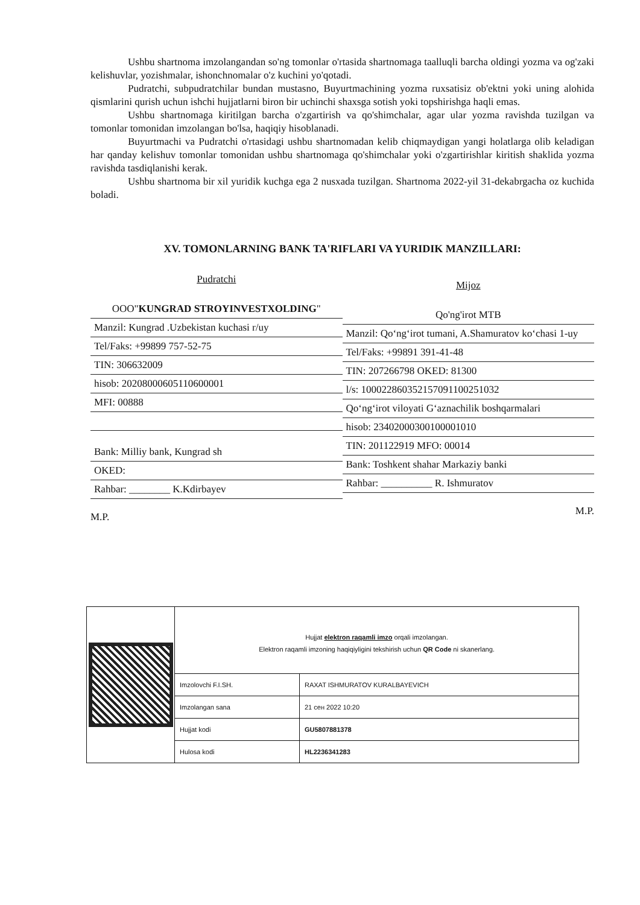Ushbu shartnoma imzolangandan so'ng tomonlar o'rtasida shartnomaga taalluqli barcha oldingi yozma va og'zaki kelishuvlar, yozishmalar, ishonchnomalar o'z kuchini yo'qotadi.
Pudratchi, subpudratchilar bundan mustasno, Buyurtmachining yozma ruxsatisiz ob'ektni yoki uning alohida qismlarini qurish uchun ishchi hujjatlarni biron bir uchinchi shaxsga sotish yoki topshirishga haqli emas.
Ushbu shartnomaga kiritilgan barcha o'zgartirish va qo'shimchalar, agar ular yozma ravishda tuzilgan va tomonlar tomonidan imzolangan bo'lsa, haqiqiy hisoblanadi.
Buyurtmachi va Pudratchi o'rtasidagi ushbu shartnomadan kelib chiqmaydigan yangi holatlarga olib keladigan har qanday kelishuv tomonlar tomonidan ushbu shartnomaga qo'shimchalar yoki o'zgartirishlar kiritish shaklida yozma ravishda tasdiqlanishi kerak.
Ushbu shartnoma bir xil yuridik kuchga ega 2 nusxada tuzilgan. Shartnoma 2022-yil 31-dekabrgacha oz kuchida boladi.
XV. TOMONLARNING BANK TA'RIFLARI VA YURIDIK MANZILLARI:
Pudratchi
OOO"KUNGRAD STROYINVESTXOLDING"
Manzil: Kungrad .Uzbekistan kuchasi r/uy
Tel/Faks: +99899 757-52-75
TIN: 306632009
hisob: 20208000605110600001
MFI: 00888
Bank: Milliy bank, Kungrad sh
OKED:
Rahbar: ________ K.Kdirbayev
M.P.
Mijoz
Qo'ng'irot MTB
Manzil: Qo‘ng‘irot tumani, A.Shamuratov ko‘chasi 1-uy
Tel/Faks: +99891 391-41-48
TIN: 207266798 OKED: 81300
l/s: 100022860352157091100251032
Qo‘ng‘irot viloyati G‘aznachilik boshqarmalari
hisob: 23402000300100001010
TIN: 201122919 MFO: 00014
Bank: Toshkent shahar Markaziy banki
Rahbar: __________ R. Ishmuratov
M.P.
Hujjat elektron raqamli imzo orqali imzolangan.
Elektron raqamli imzoning haqiqiyligini tekshirish uchun QR Code ni skanerlang.
| Imzolovchi F.I.SH. | RAXAT ISHMURATOV KURALBAYEVICH |
| Imzolangan sana | 21 сен 2022 10:20 |
| Hujjat kodi | GU5807881378 |
| Hulosa kodi | HL2236341283 |